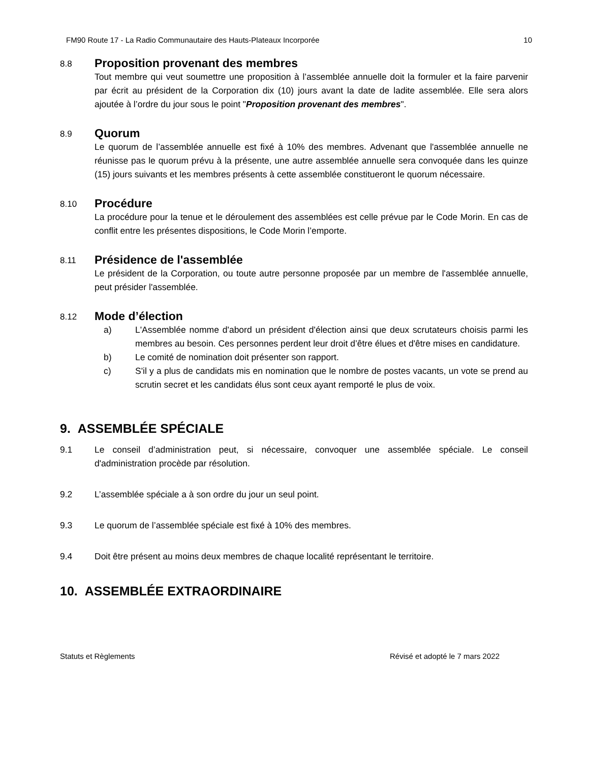FM90 Route 17 - La Radio Communautaire des Hauts-Plateaux Incorporée 10
8.8
Proposition provenant des membres
Tout membre qui veut soumettre une proposition à l’assemblée annuelle doit la formuler et la faire parvenir par écrit au président de la Corporation dix (10) jours avant la date de ladite assemblée. Elle sera alors ajoutée à l’ordre du jour sous le point "Proposition provenant des membres".
8.9
Quorum
Le quorum de l’assemblée annuelle est fixé à 10% des membres. Advenant que l'assemblée annuelle ne réunisse pas le quorum prévu à la présente, une autre assemblée annuelle sera convoquée dans les quinze (15) jours suivants et les membres présents à cette assemblée constitueront le quorum nécessaire.
8.10
Procédure
La procédure pour la tenue et le déroulement des assemblées est celle prévue par le Code Morin. En cas de conflit entre les présentes dispositions, le Code Morin l’emporte.
8.11
Présidence de l'assemblée
Le président de la Corporation, ou toute autre personne proposée par un membre de l'assemblée annuelle, peut présider l'assemblée.
8.12
Mode d’élection
a) L'Assemblée nomme d'abord un président d'élection ainsi que deux scrutateurs choisis parmi les membres au besoin. Ces personnes perdent leur droit d’être élues et d'être mises en candidature.
b) Le comité de nomination doit présenter son rapport.
c) S'il y a plus de candidats mis en nomination que le nombre de postes vacants, un vote se prend au scrutin secret et les candidats élus sont ceux ayant remporté le plus de voix.
9. ASSEMBLÉE SPÉCIALE
9.1 Le conseil d’administration peut, si nécessaire, convoquer une assemblée spéciale. Le conseil d'administration procède par résolution.
9.2 L’assemblée spéciale a à son ordre du jour un seul point.
9.3 Le quorum de l’assemblée spéciale est fixé à 10% des membres.
9.4 Doit être présent au moins deux membres de chaque localité représentant le territoire.
10. ASSEMBLÉE EXTRAORDINAIRE
Statuts et Règlements Révisé et adopté le 7 mars 2022